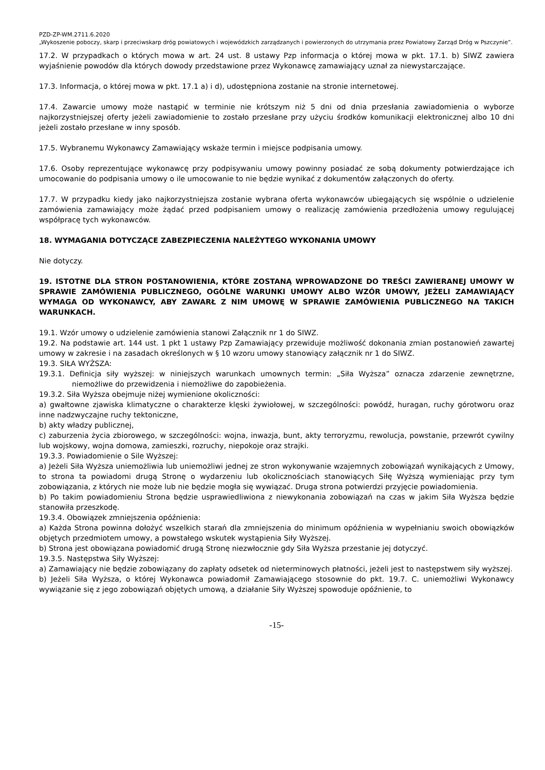PZD-ZP-WM.2711.6.2020
„Wykoszenie poboczy, skarp i przeciwskarp dróg powiatowych i wojewódzkich zarządzanych i powierzonych do utrzymania przez Powiatowy Zarząd Dróg w Pszczynie”.
17.2. W przypadkach o których mowa w art. 24 ust. 8 ustawy Pzp informacja o której mowa w pkt. 17.1. b) SIWZ zawiera wyjaśnienie powodów dla których dowody przedstawione przez Wykonawcę zamawiający uznał za niewystarczające.
17.3. Informacja, o której mowa w pkt. 17.1 a) i d), udostępniona zostanie na stronie internetowej.
17.4. Zawarcie umowy może nastąpić w terminie nie krótszym niż 5 dni od dnia przesłania zawiadomienia o wyborze najkorzystniejszej oferty jeżeli zawiadomienie to zostało przesłane przy użyciu środków komunikacji elektronicznej albo 10 dni jeżeli zostało przesłane w inny sposób.
17.5. Wybranemu Wykonawcy Zamawiający wskaże termin i miejsce podpisania umowy.
17.6. Osoby reprezentujące wykonawcę przy podpisywaniu umowy powinny posiadać ze sobą dokumenty potwierdzające ich umocowanie do podpisania umowy o ile umocowanie to nie będzie wynikać z dokumentów załączonych do oferty.
17.7. W przypadku kiedy jako najkorzystniejsza zostanie wybrana oferta wykonawców ubiegających się wspólnie o udzielenie zamówienia zamawiający może żądać przed podpisaniem umowy o realizację zamówienia przedłożenia umowy regulującej współpracę tych wykonawców.
18. WYMAGANIA DOTYCZĄCE ZABEZPIECZENIA NALEŻYTEGO WYKONANIA UMOWY
Nie dotyczy.
19. ISTOTNE DLA STRON POSTANOWIENIA, KTÓRE ZOSTANĄ WPROWADZONE DO TREŚCI ZAWIERANEJ UMOWY W SPRAWIE ZAMÓWIENIA PUBLICZNEGO, OGÓLNE WARUNKI UMOWY ALBO WZÓR UMOWY, JEŻELI ZAMAWIAJĄCY WYMAGA OD WYKONAWCY, ABY ZAWARŁ Z NIM UMOWĘ W SPRAWIE ZAMÓWIENIA PUBLICZNEGO NA TAKICH WARUNKACH.
19.1. Wzór umowy o udzielenie zamówienia stanowi Załącznik nr 1 do SIWZ.
19.2. Na podstawie art. 144 ust. 1 pkt 1 ustawy Pzp Zamawiający przewiduje możliwość dokonania zmian postanowień zawartej umowy w zakresie i na zasadach określonych w § 10 wzoru umowy stanowiący załącznik nr 1 do SIWZ.
19.3. SIŁA WYŻSZA:
19.3.1. Definicja siły wyższej: w niniejszych warunkach umownych termin: „Siła Wyższa” oznacza zdarzenie zewnętrzne, niemożliwe do przewidzenia i niemożliwe do zapobieżenia.
19.3.2. Siła Wyższa obejmuje niżej wymienione okoliczności:
a) gwałtowne zjawiska klimatyczne o charakterze klęski żywiołowej, w szczególności: powódź, huragan, ruchy górotworu oraz inne nadzwyczajne ruchy tektoniczne,
b) akty władzy publicznej,
c) zaburzenia życia zbiorowego, w szczególności: wojna, inwazja, bunt, akty terroryzmu, rewolucja, powstanie, przewrót cywilny lub wojskowy, wojna domowa, zamieszki, rozruchy, niepokoje oraz strajki.
19.3.3. Powiadomienie o Sile Wyższej:
a) Jeżeli Siła Wyższa uniemożliwia lub uniemożliwi jednej ze stron wykonywanie wzajemnych zobowiązań wynikających z Umowy, to strona ta powiadomi drugą Stronę o wydarzeniu lub okolicznościach stanowiących Siłę Wyższą wymieniając przy tym zobowiązania, z których nie może lub nie będzie mogła się wywiązać. Druga strona potwierdzi przyjęcie powiadomienia.
b) Po takim powiadomieniu Strona będzie usprawiedliwiona z niewykonania zobowiązań na czas w jakim Siła Wyższa będzie stanowiła przeszkodę.
19.3.4. Obowiązek zmniejszenia opóźnienia:
a) Każda Strona powinna dołożyć wszelkich starań dla zmniejszenia do minimum opóźnienia w wypełnianiu swoich obowiązków objętych przedmiotem umowy, a powstałego wskutek wystąpienia Siły Wyższej.
b) Strona jest obowiązana powiadomić drugą Stronę niezwłocznie gdy Siła Wyższa przestanie jej dotyczyć.
19.3.5. Następstwa Siły Wyższej:
a) Zamawiający nie będzie zobowiązany do zapłaty odsetek od nieterminowych płatności, jeżeli jest to następstwem siły wyższej.
b) Jeżeli Siła Wyższa, o której Wykonawca powiadomił Zamawiającego stosownie do pkt. 19.7. C. uniemożliwi Wykonawcy wywiązanie się z jego zobowiązań objętych umową, a działanie Siły Wyższej spowoduje opóźnienie, to
-15-